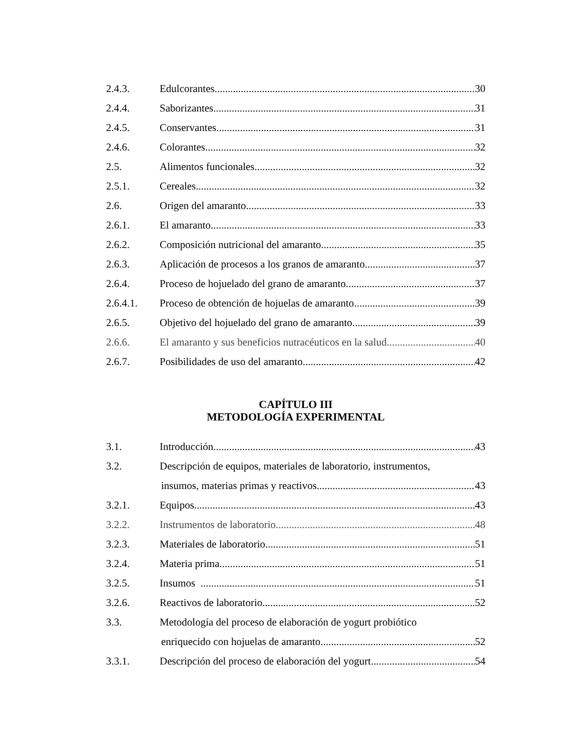2.4.3. Edulcorantes 30
2.4.4. Saborizantes 31
2.4.5. Conservantes 31
2.4.6. Colorantes 32
2.5. Alimentos funcionales 32
2.5.1. Cereales 32
2.6. Origen del amaranto 33
2.6.1. El amaranto 33
2.6.2. Composición nutricional del amaranto 35
2.6.3. Aplicación de procesos a los granos de amaranto 37
2.6.4. Proceso de hojuelado del grano de amaranto 37
2.6.4.1. Proceso de obtención de hojuelas de amaranto 39
2.6.5. Objetivo del hojuelado del grano de amaranto 39
2.6.6. El amaranto y sus beneficios nutracéuticos en la salud 40
2.6.7. Posibilidades de uso del amaranto 42
CAPÍTULO III
METODOLOGÍA EXPERIMENTAL
3.1. Introducción 43
3.2. Descripción de equipos, materiales de laboratorio, instrumentos,
insumos, materias primas y reactivos 43
3.2.1. Equipos 43
3.2.2. Instrumentos de laboratorio 48
3.2.3. Materiales de laboratorio 51
3.2.4. Materia prima 51
3.2.5. Insumos 51
3.2.6. Reactivos de laboratorio 52
3.3. Metodología del proceso de elaboración de yogurt probiótico
enriquecido con hojuelas de amaranto 52
3.3.1. Descripción del proceso de elaboración del yogurt 54